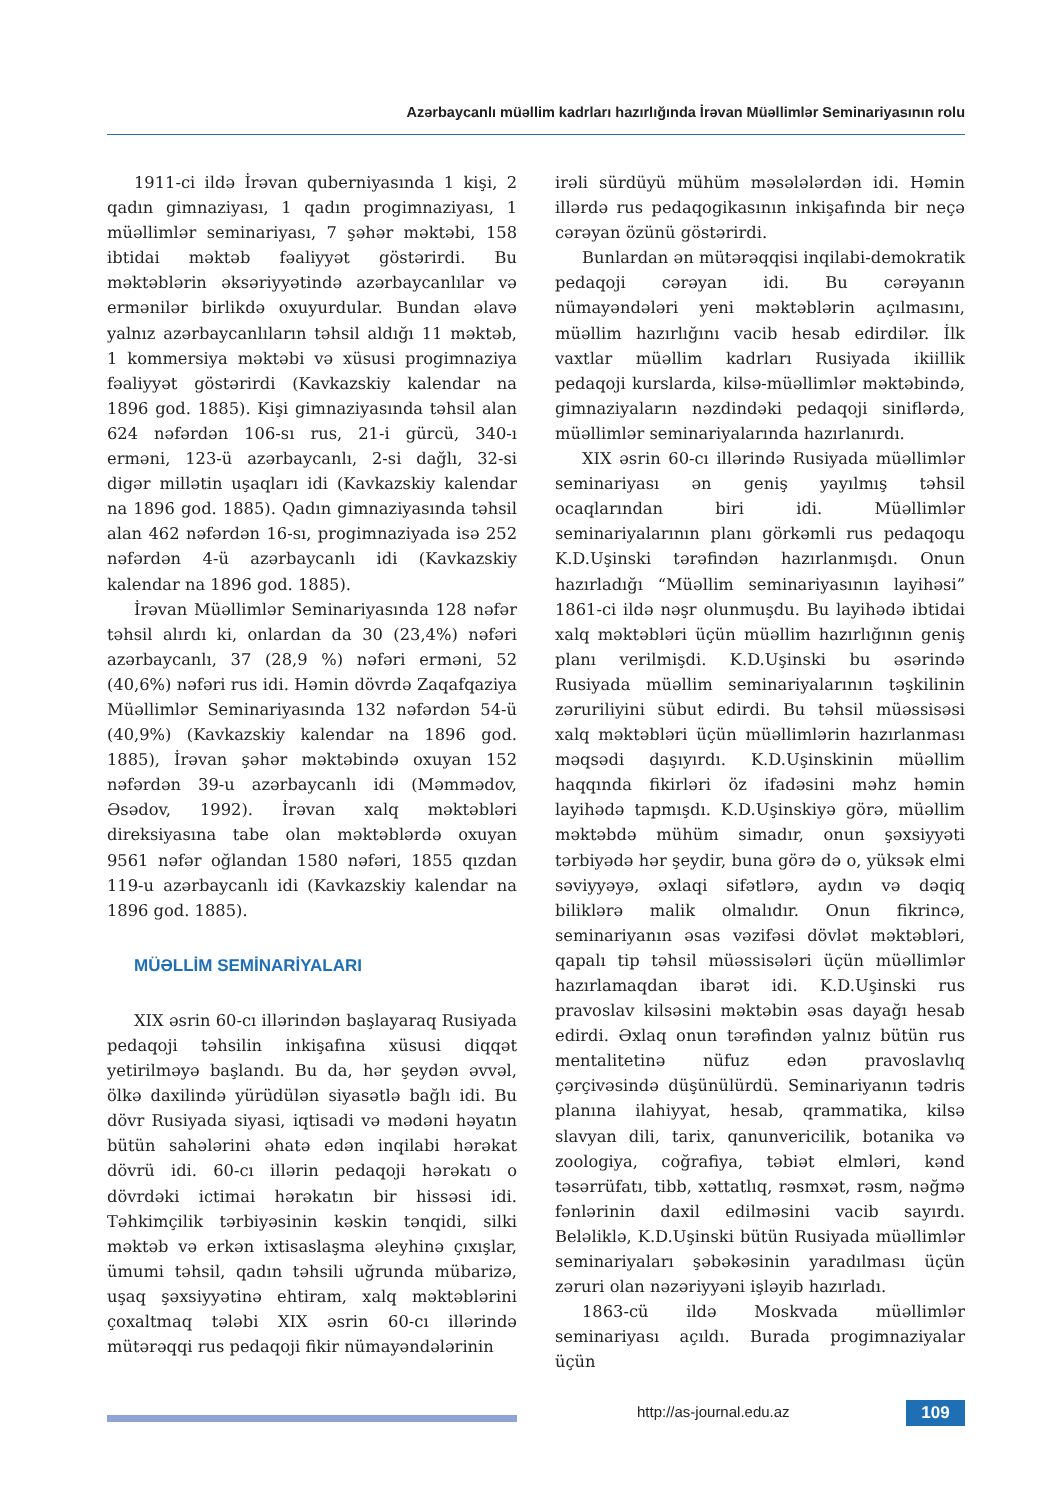Azərbaycanlı müəllim kadrları hazırlığında İrəvan Müəllimlər Seminariyasının rolu
1911-ci ildə İrəvan quberniyasında 1 kişi, 2 qadın gimnaziyası, 1 qadın progimnaziyası, 1 müəllimlər seminariyası, 7 şəhər məktəbi, 158 ibtidai məktəb fəaliyyət göstərirdi. Bu məktəblərin əksəriyyətində azərbaycanlılar və ermənilər birlikdə oxuyurdular. Bundan əlavə yalnız azərbaycanlıların təhsil aldığı 11 məktəb, 1 kommersiya məktəbi və xüsusi progimnaziya fəaliyyət göstərirdi (Kavkazskiy kalendar na 1896 god. 1885). Kişi gimnaziyasında təhsil alan 624 nəfərdən 106-sı rus, 21-i gürcü, 340-ı erməni, 123-ü azərbaycanlı, 2-si dağlı, 32-si digər millətin uşaqları idi (Kavkazskiy kalendar na 1896 god. 1885). Qadın gimnaziyasında təhsil alan 462 nəfərdən 16-sı, progimnaziyada isə 252 nəfərdən 4-ü azərbaycanlı idi (Kavkazskiy kalendar na 1896 god. 1885).
İrəvan Müəllimlər Seminariyasında 128 nəfər təhsil alırdı ki, onlardan da 30 (23,4%) nəfəri azərbaycanlı, 37 (28,9 %) nəfəri erməni, 52 (40,6%) nəfəri rus idi. Həmin dövrdə Zaqafqaziya Müəllimlər Seminariyasında 132 nəfərdən 54-ü (40,9%) (Kavkazskiy kalendar na 1896 god. 1885), İrəvan şəhər məktəbində oxuyan 152 nəfərdən 39-u azərbaycanlı idi (Məmmədov, Əsədov, 1992). İrəvan xalq məktəbləri direksiyasına tabe olan məktəblərdə oxuyan 9561 nəfər oğlandan 1580 nəfəri, 1855 qızdan 119-u azərbaycanlı idi (Kavkazskiy kalendar na 1896 god. 1885).
MÜƏLLİM SEMİNARİYALARI
XIX əsrin 60-cı illərindən başlayaraq Rusiyada pedaqoji təhsilin inkişafına xüsusi diqqət yetirilməyə başlandı. Bu da, hər şeydən əvvəl, ölkə daxilində yürüdülən siyasətlə bağlı idi. Bu dövr Rusiyada siyasi, iqtisadi və mədəni həyatın bütün sahələrini əhatə edən inqilabi hərəkat dövrü idi. 60-cı illərin pedaqoji hərəkatı o dövrdəki ictimai hərəkatın bir hissəsi idi. Təhkimçilik tərbiyəsinin kəskin tənqidi, silki məktəb və erkən ixtisaslaşma əleyhinə çıxışlar, ümumi təhsil, qadın təhsili uğrunda mübarizə, uşaq şəxsiyyətinə ehtiram, xalq məktəblərini çoxaltmaq tələbi XIX əsrin 60-cı illərində mütərəqqi rus pedaqoji fikir nümayəndələrinin
irəli sürdüyü mühüm məsələlərdən idi. Həmin illərdə rus pedaqogikasının inkişafında bir neçə cərəyan özünü göstərirdi.
Bunlardan ən mütərəqqisi inqilabi-demokratik pedaqoji cərəyan idi. Bu cərəyanın nümayəndələri yeni məktəblərin açılmasını, müəllim hazırlığını vacib hesab edirdilər. İlk vaxtlar müəllim kadrları Rusiyada ikiillik pedaqoji kurslarda, kilsə-müəllimlər məktəbində, gimnaziyaların nəzdindəki pedaqoji siniflərdə, müəllimlər seminariyalarında hazırlanırdı.
XIX əsrin 60-cı illərində Rusiyada müəllimlər seminariyası ən geniş yayılmış təhsil ocaqlarından biri idi. Müəllimlər seminariyalarının planı görkəmli rus pedaqoqu K.D.Uşinski tərəfindən hazırlanmışdı. Onun hazırladığı “Müəllim seminariyasının layihəsi” 1861-ci ildə nəşr olunmuşdu. Bu layihədə ibtidai xalq məktəbləri üçün müəllim hazırlığının geniş planı verilmişdi. K.D.Uşinski bu əsərində Rusiyada müəllim seminariyalarının təşkilinin zəruriliyini sübut edirdi. Bu təhsil müəssisəsi xalq məktəbləri üçün müəllimlərin hazırlanması məqsədi daşıyırdı. K.D.Uşinskinin müəllim haqqında fikirləri öz ifadəsini məhz həmin layihədə tapmışdı. K.D.Uşinskiyə görə, müəllim məktəbdə mühüm simadır, onun şəxsiyyəti tərbiyədə hər şeydir, buna görə də o, yüksək elmi səviyyəyə, əxlaqi sifətlərə, aydın və dəqiq biliklərə malik olmalıdır. Onun fikrincə, seminariyanın əsas vəzifəsi dövlət məktəbləri, qapalı tip təhsil müəssisələri üçün müəllimlər hazırlamaqdan ibarət idi. K.D.Uşinski rus pravoslav kilsəsini məktəbin əsas dayağı hesab edirdi. Əxlaq onun tərəfindən yalnız bütün rus mentalitetinə nüfuz edən pravoslavlıq çərçivəsində düşünülürdü. Seminariyanın tədris planına ilahiyyat, hesab, qrammatika, kilsə slavyan dili, tarix, qanunvericilik, botanika və zoologiya, coğrafiya, təbiət elmləri, kənd təsərrüfatı, tibb, xəttatlıq, rəsmxət, rəsm, nəğmə fənlərinin daxil edilməsini vacib sayırdı. Beləliklə, K.D.Uşinski bütün Rusiyada müəllimlər seminariyaları şəbəkəsinin yaradılması üçün zəruri olan nəzəriyyəni işləyib hazırladı.
1863-cü ildə Moskvada müəllimlər seminariyası açıldı. Burada progimnaziyalar üçün
http://as-journal.edu.az 109